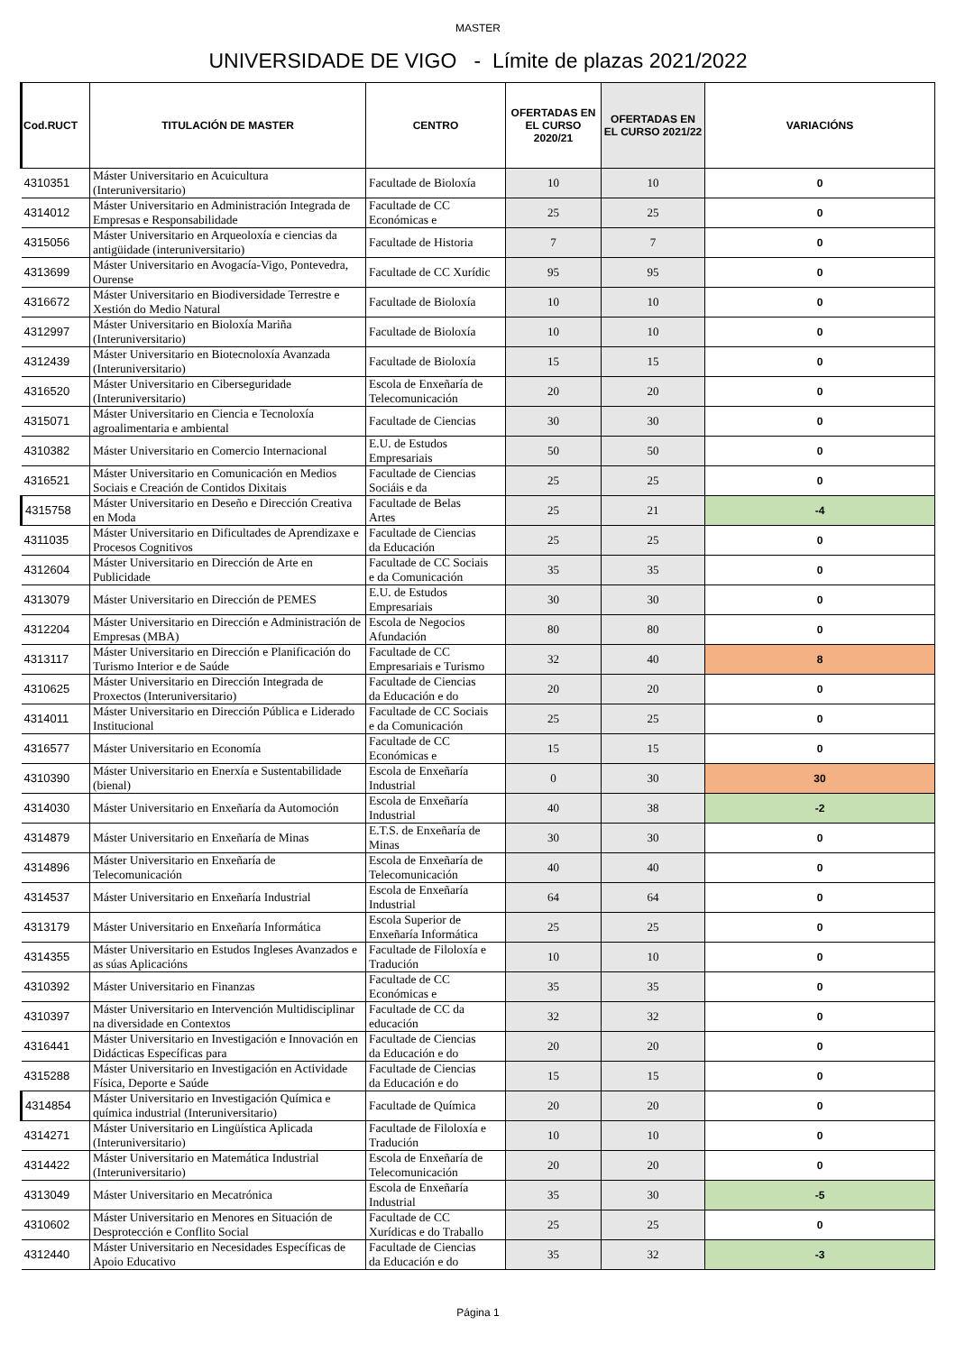MASTER
UNIVERSIDADE DE VIGO - Límite de plazas 2021/2022
| Cod.RUCT | TITULACIÓN DE MASTER | CENTRO | OFERTADAS EN EL CURSO 2020/21 | OFERTADAS EN EL CURSO 2021/22 | VARIACIÓNS |
| --- | --- | --- | --- | --- | --- |
| 4310351 | Máster Universitario en Acuicultura (Interuniversitario) | Facultade de Bioloxía | 10 | 10 | 0 |
| 4314012 | Máster Universitario en Administración Integrada de Empresas e Responsabilidade | Facultade de CC Económicas e | 25 | 25 | 0 |
| 4315056 | Máster Universitario en Arqueoloxía e ciencias da antigüidade (interuniversitario) | Facultade de Historia | 7 | 7 | 0 |
| 4313699 | Máster Universitario en Avogacía-Vigo, Pontevedra, Ourense | Facultade de CC Xurídic | 95 | 95 | 0 |
| 4316672 | Máster Universitario en Biodiversidade Terrestre e Xestión do Medio Natural | Facultade de Bioloxía | 10 | 10 | 0 |
| 4312997 | Máster Universitario en Bioloxía Mariña (Interuniversitario) | Facultade de Bioloxía | 10 | 10 | 0 |
| 4312439 | Máster Universitario en Biotecnoloxía Avanzada (Interuniversitario) | Facultade de Bioloxía | 15 | 15 | 0 |
| 4316520 | Máster Universitario en Ciberseguridade (Interuniversitario) | Escola de Enxeñaría de Telecomunicación | 20 | 20 | 0 |
| 4315071 | Máster Universitario en Ciencia e Tecnoloxía agroalimentaria e ambiental | Facultade de Ciencias | 30 | 30 | 0 |
| 4310382 | Máster Universitario en Comercio Internacional | E.U. de Estudos Empresariais | 50 | 50 | 0 |
| 4316521 | Máster Universitario en Comunicación en Medios Sociais e Creación de Contidos Dixitais | Facultade de Ciencias Sociáis e da | 25 | 25 | 0 |
| 4315758 | Máster Universitario en Deseño e Dirección Creativa en Moda | Facultade de Belas Artes | 25 | 21 | -4 |
| 4311035 | Máster Universitario en Dificultades de Aprendizaxe e Procesos Cognitivos | Facultade de Ciencias da Educación | 25 | 25 | 0 |
| 4312604 | Máster Universitario en Dirección de Arte en Publicidade | Facultade de CC Sociais e da Comunicación | 35 | 35 | 0 |
| 4313079 | Máster Universitario en Dirección de PEMES | E.U. de Estudos Empresariais | 30 | 30 | 0 |
| 4312204 | Máster Universitario en Dirección e Administración de Empresas (MBA) | Escola de Negocios Afundación | 80 | 80 | 0 |
| 4313117 | Máster Universitario en Dirección e Planificación do Turismo Interior e de Saúde | Facultade de CC Empresariais e Turismo | 32 | 40 | 8 |
| 4310625 | Máster Universitario en Dirección Integrada de Proxectos (Interuniversitario) | Facultade de Ciencias da Educación e do | 20 | 20 | 0 |
| 4314011 | Máster Universitario en Dirección Pública e Liderado Institucional | Facultade de CC Sociais e da Comunicación | 25 | 25 | 0 |
| 4316577 | Máster Universitario en Economía | Facultade de CC Económicas e | 15 | 15 | 0 |
| 4310390 | Máster Universitario en Enerxía e Sustentabilidade (bienal) | Escola de Enxeñaría Industrial | 0 | 30 | 30 |
| 4314030 | Máster Universitario en Enxeñaría da Automoción | Escola de Enxeñaría Industrial | 40 | 38 | -2 |
| 4314879 | Máster Universitario en Enxeñaría de Minas | E.T.S. de Enxeñaría de Minas | 30 | 30 | 0 |
| 4314896 | Máster Universitario en Enxeñaría de Telecomunicación | Escola de Enxeñaría de Telecomunicación | 40 | 40 | 0 |
| 4314537 | Máster Universitario en Enxeñaría Industrial | Escola de Enxeñaría Industrial | 64 | 64 | 0 |
| 4313179 | Máster Universitario en Enxeñaría Informática | Escola Superior de Enxeñaría Informática | 25 | 25 | 0 |
| 4314355 | Máster Universitario en Estudos Ingleses Avanzados e as súas Aplicacións | Facultade de Filoloxía e Tradución | 10 | 10 | 0 |
| 4310392 | Máster Universitario en Finanzas | Facultade de CC Económicas e | 35 | 35 | 0 |
| 4310397 | Máster Universitario en Intervención Multidisciplinar na diversidade en Contextos | Facultade de CC da educación | 32 | 32 | 0 |
| 4316441 | Máster Universitario en Investigación e Innovación en Didácticas Específicas para | Facultade de Ciencias da Educación e do | 20 | 20 | 0 |
| 4315288 | Máster Universitario en Investigación en Actividade Física, Deporte e Saúde | Facultade de Ciencias da Educación e do | 15 | 15 | 0 |
| 4314854 | Máster Universitario en Investigación Química e química industrial (Interuniversitario) | Facultade de Química | 20 | 20 | 0 |
| 4314271 | Máster Universitario en Lingüística Aplicada (Interuniversitario) | Facultade de Filoloxía e Tradución | 10 | 10 | 0 |
| 4314422 | Máster Universitario en Matemática Industrial (Interuniversitario) | Escola de Enxeñaría de Telecomunicación | 20 | 20 | 0 |
| 4313049 | Máster Universitario en Mecatrónica | Escola de Enxeñaría Industrial | 35 | 30 | -5 |
| 4310602 | Máster Universitario en Menores en Situación de Desprotección e Conflito Social | Facultade de CC Xurídicas e do Traballo | 25 | 25 | 0 |
| 4312440 | Máster Universitario en Necesidades Específicas de Apoio Educativo | Facultade de Ciencias da Educación e do | 35 | 32 | -3 |
Página 1